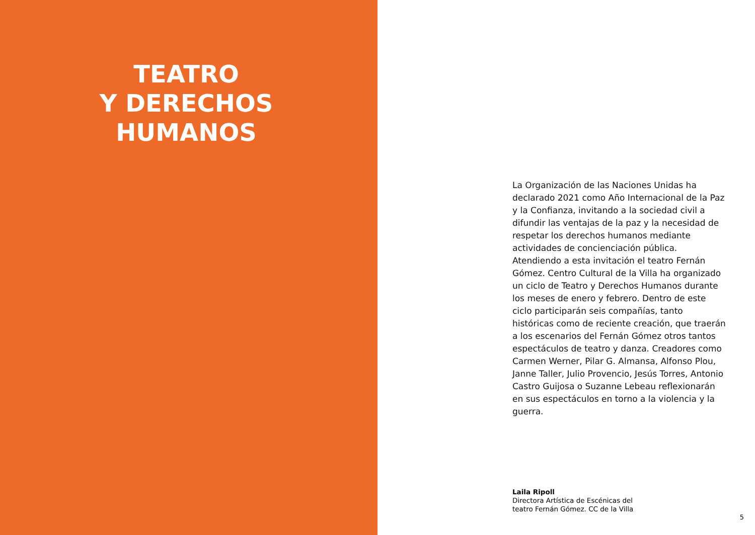TEATRO
Y DERECHOS
HUMANOS
La Organización de las Naciones Unidas ha declarado 2021 como Año Internacional de la Paz y la Confianza, invitando a la sociedad civil a difundir las ventajas de la paz y la necesidad de respetar los derechos humanos mediante actividades de concienciación pública. Atendiendo a esta invitación el teatro Fernán Gómez. Centro Cultural de la Villa ha organizado un ciclo de Teatro y Derechos Humanos durante los meses de enero y febrero. Dentro de este ciclo participarán seis compañías, tanto históricas como de reciente creación, que traerán a los escenarios del Fernán Gómez otros tantos espectáculos de teatro y danza. Creadores como Carmen Werner, Pilar G. Almansa, Alfonso Plou, Janne Taller, Julio Provencio, Jesús Torres, Antonio Castro Guijosa o Suzanne Lebeau reflexionarán en sus espectáculos en torno a la violencia y la guerra.
Laila Ripoll
Directora Artística de Escénicas del
teatro Fernán Gómez. CC de la Villa
5